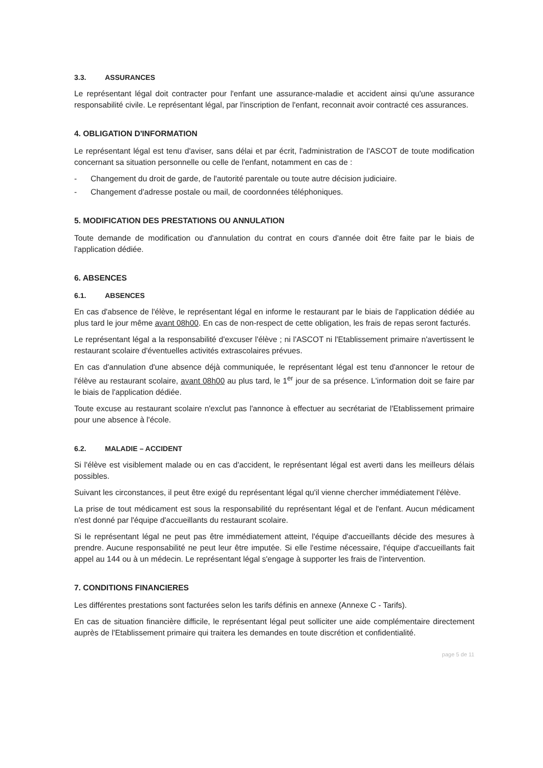3.3. ASSURANCES
Le représentant légal doit contracter pour l'enfant une assurance-maladie et accident ainsi qu'une assurance responsabilité civile. Le représentant légal, par l'inscription de l'enfant, reconnait avoir contracté ces assurances.
4. OBLIGATION D'INFORMATION
Le représentant légal est tenu d'aviser, sans délai et par écrit, l'administration de l'ASCOT de toute modification concernant sa situation personnelle ou celle de l'enfant, notamment en cas de :
- Changement du droit de garde, de l'autorité parentale ou toute autre décision judiciaire.
- Changement d'adresse postale ou mail, de coordonnées téléphoniques.
5. MODIFICATION DES PRESTATIONS OU ANNULATION
Toute demande de modification ou d'annulation du contrat en cours d'année doit être faite par le biais de l'application dédiée.
6. ABSENCES
6.1. ABSENCES
En cas d'absence de l'élève, le représentant légal en informe le restaurant par le biais de l'application dédiée au plus tard le jour même avant 08h00. En cas de non-respect de cette obligation, les frais de repas seront facturés.
Le représentant légal a la responsabilité d'excuser l'élève ; ni l'ASCOT ni l'Etablissement primaire n'avertissent le restaurant scolaire d'éventuelles activités extrascolaires prévues.
En cas d'annulation d'une absence déjà communiquée, le représentant légal est tenu d'annoncer le retour de l'élève au restaurant scolaire, avant 08h00 au plus tard, le 1<sup>er</sup> jour de sa présence. L'information doit se faire par le biais de l'application dédiée.
Toute excuse au restaurant scolaire n'exclut pas l'annonce à effectuer au secrétariat de l'Etablissement primaire pour une absence à l'école.
6.2. MALADIE – ACCIDENT
Si l'élève est visiblement malade ou en cas d'accident, le représentant légal est averti dans les meilleurs délais possibles.
Suivant les circonstances, il peut être exigé du représentant légal qu'il vienne chercher immédiatement l'élève.
La prise de tout médicament est sous la responsabilité du représentant légal et de l'enfant. Aucun médicament n'est donné par l'équipe d'accueillants du restaurant scolaire.
Si le représentant légal ne peut pas être immédiatement atteint, l'équipe d'accueillants décide des mesures à prendre. Aucune responsabilité ne peut leur être imputée. Si elle l'estime nécessaire, l'équipe d'accueillants fait appel au 144 ou à un médecin. Le représentant légal s'engage à supporter les frais de l'intervention.
7. CONDITIONS FINANCIERES
Les différentes prestations sont facturées selon les tarifs définis en annexe (Annexe C - Tarifs).
En cas de situation financière difficile, le représentant légal peut solliciter une aide complémentaire directement auprès de l'Etablissement primaire qui traitera les demandes en toute discrétion et confidentialité.
page 5 de 11